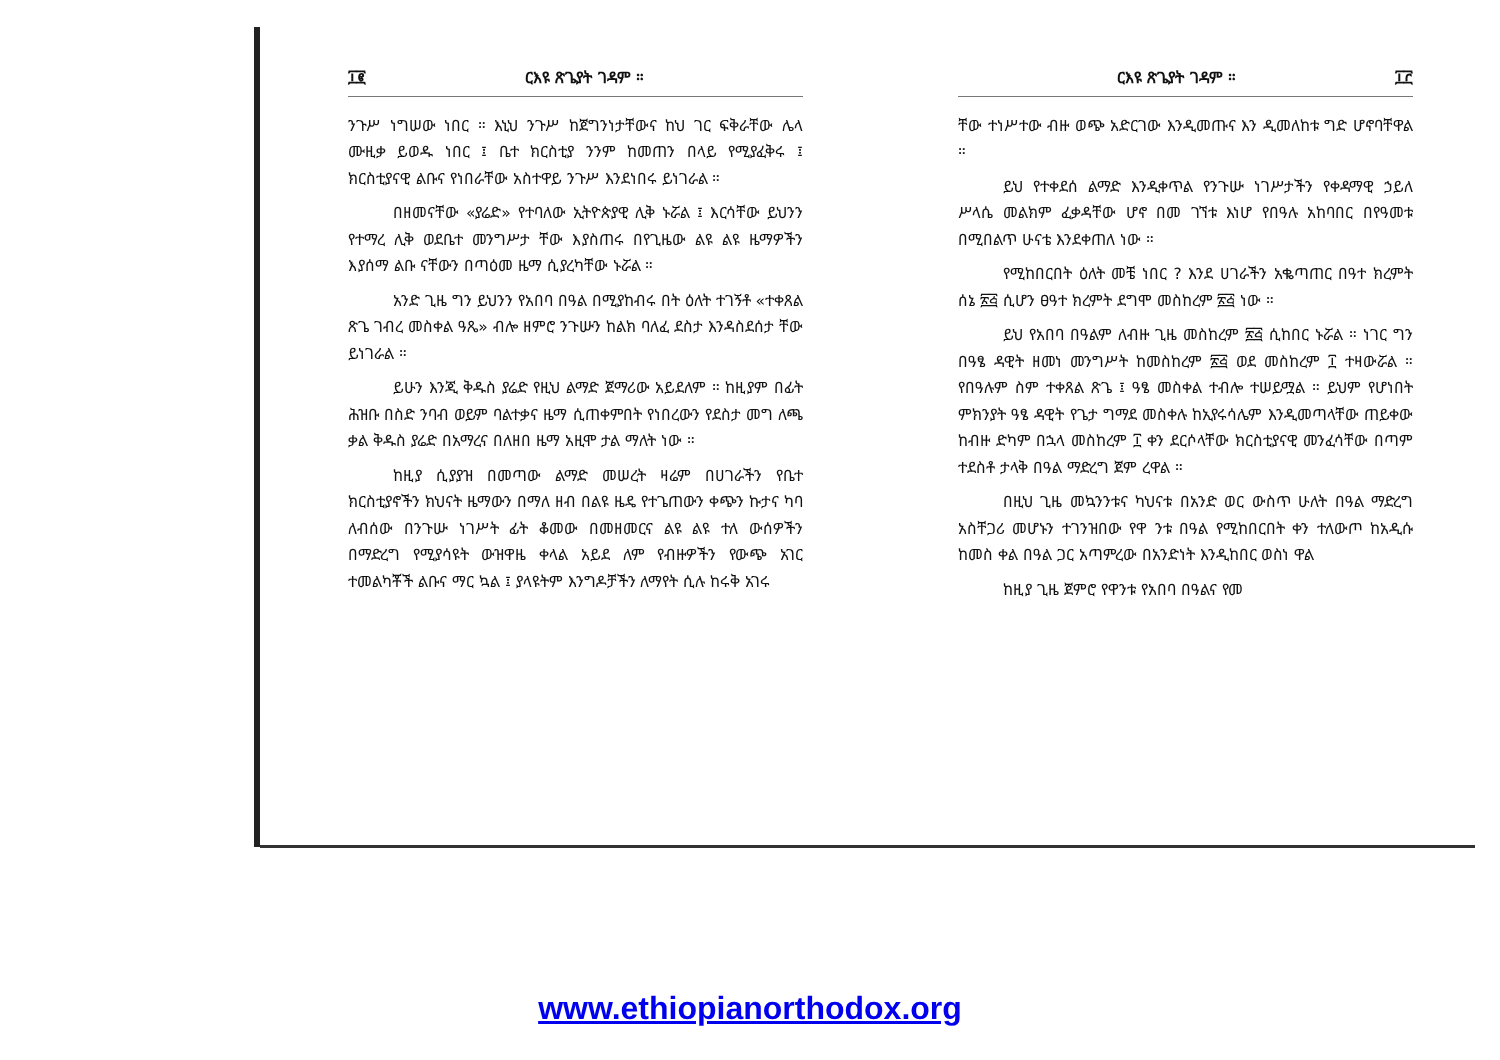፲፪ ርእዩ ጽጌያት ገዳም ።
ንጉሥ ነግሠው ነበር ። እኒህ ንጉሥ ከጀግንነታቸውና ከህ ገር ፍቅራቸው ሌላ ሙዚቃ ይወዱ ነበር ፤ ቤተ ክርስቲያ ንንም ከመጠን በላይ የሚያፈቅሩ ፤ ክርስቲያናዊ ልቡና የነበራቸው አስተዋይ ንጉሥ እንደነበሩ ይነገራል ።
በዘመናቸው «ያሬድ» የተባለው ኢትዮጵያዊ ሊቅ ኑሯል ፤ እርሳቸው ይህንን የተማረ ሊቅ ወደቤተ መንግሥታ ቸው እያስጠሩ በየጊዜው ልዩ ልዩ ዜማዎችን እያሰማ ልቡ ናቸውን በጣዕመ ዜማ ሲያረካቸው ኑሯል ።
አንድ ጊዜ ግን ይህንን የአበባ በዓል በሚያከብሩ በት ዕለት ተገኝቶ «ተቀጸል ጽጌ ገብረ መስቀል ዓጼ» ብሎ ዘምሮ ንጉሡን ከልክ ባለፈ ደስታ እንዳስደሰታ ቸው ይነገራል ።
ይሁን እንጂ ቅዱስ ያሬድ የዚህ ልማድ ጀማሪው አይደለም ። ከዚያም በፊት ሕዝቡ በስድ ንባብ ወይም ባልተቃና ዜማ ሲጠቀምበት የነበረውን የደስታ መግ ለጫ ቃል ቅዱስ ያሬድ በአማረና በለዘበ ዜማ አዚሞ ታል ማለት ነው ።
ከዚያ ሲያያዝ በመጣው ልማድ መሠረት ዛሬም በሀገራችን የቤተ ክርስቲያኖችን ክህናት ዜማውን በማለ ዘብ በልዩ ዜዴ የተጌጠውን ቀጭን ኩታና ካባ ለብሰው በንጉሡ ነገሥት ፊት ቆመው በመዘመርና ልዩ ልዩ ተለ ውሰዎችን በማድረግ የሚያሳዩት ውዝዋዜ ቀላል አይደ ለም የብዙዎችን የውጭ አገር ተመልካቾች ልቡና ማር ኳል ፤ ያላዩትም እንግዶቻችን ለማየት ሲሉ ከሩቅ አገሩ
ርእዩ ጽጌያት ገዳም ። ፲፫
ቸው ተነሥተው ብዙ ወጭ አድርገው እንዲመጡና እን ዲመለከቱ ግድ ሆኖባቸዋል ።
ይህ የተቀደሰ ልማድ እንዲቀጥል የንጉሡ ነገሥታችን የቀዳማዊ ኃይለ ሥላሴ መልክም ፈቃዳቸው ሆኖ በመ ገኘቱ እነሆ የበዓሉ አከባበር በየዓመቱ በሚበልጥ ሁናቴ እንደቀጠለ ነው ።
የሚከበርበት ዕለት መቼ ነበር ? እንደ ሀገራችን አቈጣጠር በዓተ ክረምት ሰኔ ፳፭ ሲሆን ፀዓተ ክረምት ደግሞ መስከረም ፳፭ ነው ።
ይህ የአበባ በዓልም ለብዙ ጊዜ መስከረም ፳፭ ሲከበር ኑሯል ። ነገር ግን በዓፄ ዳዊት ዘመነ መንግሥት ከመስከረም ፳፭ ወደ መስከረም ፲ ተዛውሯል ። የበዓሉም ስም ተቀጸል ጽጌ ፤ ዓፄ መስቀል ተብሎ ተሠይሟል ። ይህም የሆነበት ምክንያት ዓፄ ዳዊት የጌታ ግማደ መስቀሉ ከኢየሩሳሌም እንዲመጣላቸው ጠይቀው ከብዙ ድካም በኋላ መስከረም ፲ ቀን ደርሶላቸው ክርስቲያናዊ መንፈሳቸው በጣም ተደስቶ ታላቅ በዓል ማድረግ ጀም ረዋል ።
በዚህ ጊዜ መኳንንቱና ካህናቱ በአንድ ወር ውስጥ ሁለት በዓል ማድረግ አስቸጋሪ መሆኑን ተገንዝበው የዋ ንቱ በዓል የሚከበርበት ቀን ተለውጦ ከአዲሱ ከመስ ቀል በዓል ጋር አጣምረው በአንድነት እንዲከበር ወስነ ዋል
ከዚያ ጊዜ ጀምሮ የዋንቱ የአበባ በዓልና የመ
www.ethiopianorthodox.org